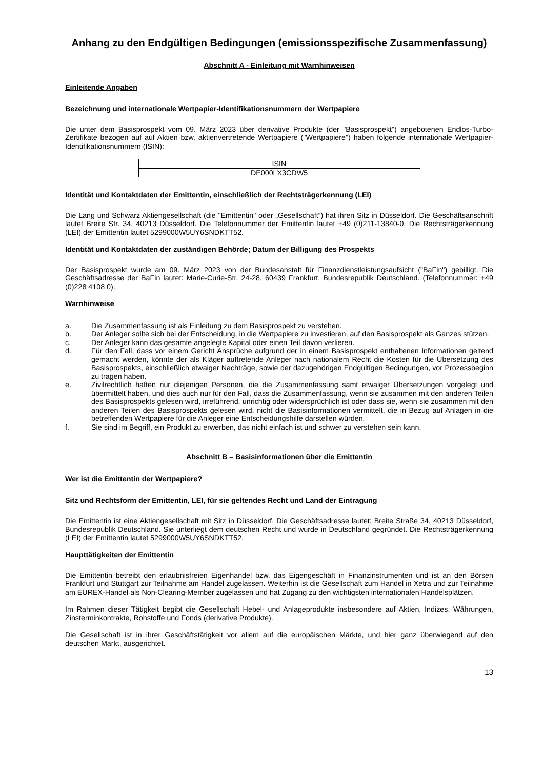Anhang zu den Endgültigen Bedingungen (emissionsspezifische Zusammenfassung)
Abschnitt A - Einleitung mit Warnhinweisen
Einleitende Angaben
Bezeichnung und internationale Wertpapier-Identifikationsnummern der Wertpapiere
Die unter dem Basisprospekt vom 09. März 2023 über derivative Produkte (der "Basisprospekt") angebotenen Endlos-Turbo-Zertifikate bezogen auf auf Aktien bzw. aktienvertretende Wertpapiere ("Wertpapiere") haben folgende internationale Wertpapier-Identifikationsnummern (ISIN):
| ISIN |
| --- |
| DE000LX3CDW5 |
Identität und Kontaktdaten der Emittentin, einschließlich der Rechtsträgerkennung (LEI)
Die Lang und Schwarz Aktiengesellschaft (die "Emittentin" oder „Gesellschaft“) hat ihren Sitz in Düsseldorf. Die Geschäftsanschrift lautet Breite Str. 34, 40213 Düsseldorf. Die Telefonnummer der Emittentin lautet +49 (0)211-13840-0. Die Rechtsträgerkennung (LEI) der Emittentin lautet 5299000W5UY6SNDKTT52.
Identität und Kontaktdaten der zuständigen Behörde; Datum der Billigung des Prospekts
Der Basisprospekt wurde am 09. März 2023 von der Bundesanstalt für Finanzdienstleistungsaufsicht ("BaFin") gebilligt. Die Geschäftsadresse der BaFin lautet: Marie-Curie-Str. 24-28, 60439 Frankfurt, Bundesrepublik Deutschland. (Telefonnummer: +49 (0)228 4108 0).
Warnhinweise
a. Die Zusammenfassung ist als Einleitung zu dem Basisprospekt zu verstehen.
b. Der Anleger sollte sich bei der Entscheidung, in die Wertpapiere zu investieren, auf den Basisprospekt als Ganzes stützen.
c. Der Anleger kann das gesamte angelegte Kapital oder einen Teil davon verlieren.
d. Für den Fall, dass vor einem Gericht Ansprüche aufgrund der in einem Basisprospekt enthaltenen Informationen geltend gemacht werden, könnte der als Kläger auftretende Anleger nach nationalem Recht die Kosten für die Übersetzung des Basisprospekts, einschließlich etwaiger Nachträge, sowie der dazugehörigen Endgültigen Bedingungen, vor Prozessbeginn zu tragen haben.
e. Zivilrechtlich haften nur diejenigen Personen, die die Zusammenfassung samt etwaiger Übersetzungen vorgelegt und übermittelt haben, und dies auch nur für den Fall, dass die Zusammenfassung, wenn sie zusammen mit den anderen Teilen des Basisprospekts gelesen wird, irreführend, unrichtig oder widersprüchlich ist oder dass sie, wenn sie zusammen mit den anderen Teilen des Basisprospekts gelesen wird, nicht die Basisinformationen vermittelt, die in Bezug auf Anlagen in die betreffenden Wertpapiere für die Anleger eine Entscheidungshilfe darstellen würden.
f. Sie sind im Begriff, ein Produkt zu erwerben, das nicht einfach ist und schwer zu verstehen sein kann.
Abschnitt B – Basisinformationen über die Emittentin
Wer ist die Emittentin der Wertpapiere?
Sitz und Rechtsform der Emittentin, LEI, für sie geltendes Recht und Land der Eintragung
Die Emittentin ist eine Aktiengesellschaft mit Sitz in Düsseldorf. Die Geschäftsadresse lautet: Breite Straße 34, 40213 Düsseldorf, Bundesrepublik Deutschland. Sie unterliegt dem deutschen Recht und wurde in Deutschland gegründet. Die Rechtsträgerkennung (LEI) der Emittentin lautet 5299000W5UY6SNDKTT52.
Haupttätigkeiten der Emittentin
Die Emittentin betreibt den erlaubnisfreien Eigenhandel bzw. das Eigengeschäft in Finanzinstrumenten und ist an den Börsen Frankfurt und Stuttgart zur Teilnahme am Handel zugelassen. Weiterhin ist die Gesellschaft zum Handel in Xetra und zur Teilnahme am EUREX-Handel als Non-Clearing-Member zugelassen und hat Zugang zu den wichtigsten internationalen Handelsplätzen.
Im Rahmen dieser Tätigkeit begibt die Gesellschaft Hebel- und Anlageprodukte insbesondere auf Aktien, Indizes, Währungen, Zinsterminkontrakte, Rohstoffe und Fonds (derivative Produkte).
Die Gesellschaft ist in ihrer Geschäftstätigkeit vor allem auf die europäischen Märkte, und hier ganz überwiegend auf den deutschen Markt, ausgerichtet.
13